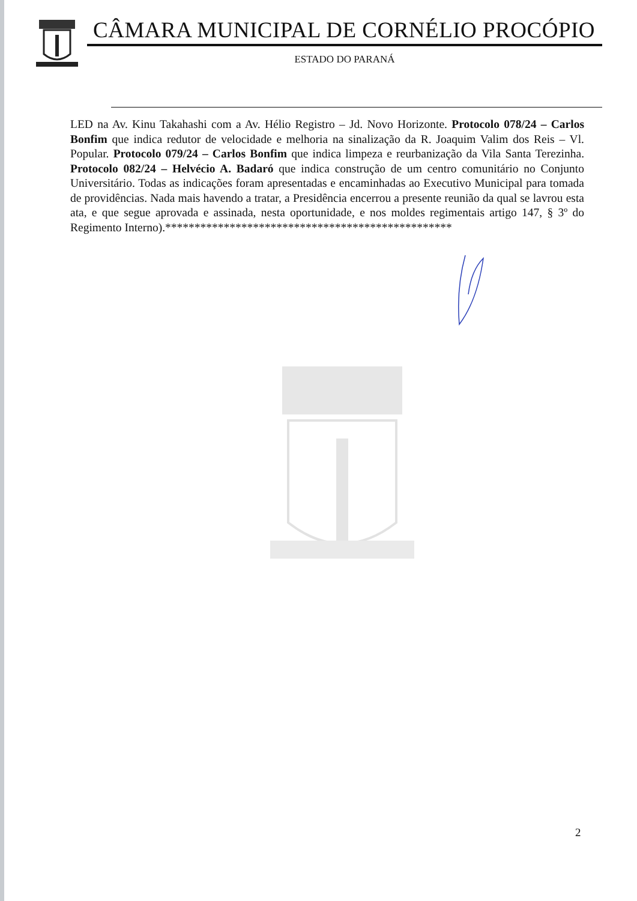CÂMARA MUNICIPAL DE CORNÉLIO PROCÓPIO
ESTADO DO PARANÁ
LED na Av. Kinu Takahashi com a Av. Hélio Registro – Jd. Novo Horizonte. Protocolo 078/24 – Carlos Bonfim que indica redutor de velocidade e melhoria na sinalização da R. Joaquim Valim dos Reis – Vl. Popular. Protocolo 079/24 – Carlos Bonfim que indica limpeza e reurbanização da Vila Santa Terezinha. Protocolo 082/24 – Helvécio A. Badaró que indica construção de um centro comunitário no Conjunto Universitário. Todas as indicações foram apresentadas e encaminhadas ao Executivo Municipal para tomada de providências. Nada mais havendo a tratar, a Presidência encerrou a presente reunião da qual se lavrou esta ata, e que segue aprovada e assinada, nesta oportunidade, e nos moldes regimentais artigo 147, § 3º do Regimento Interno).*************************************************
2